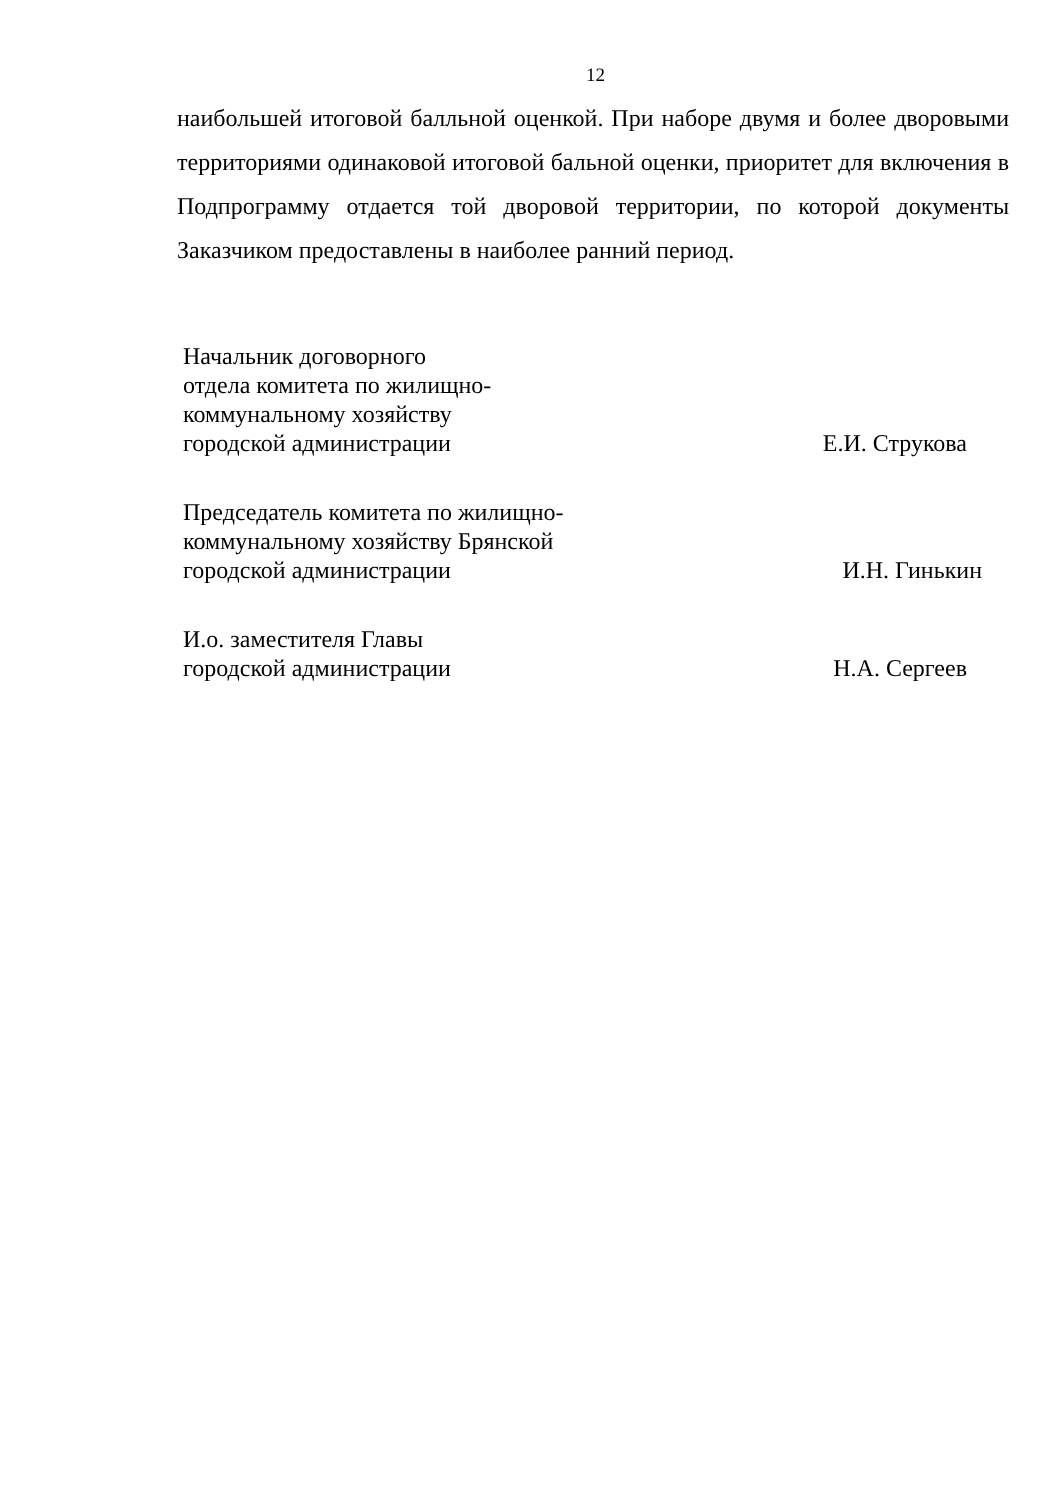12
наибольшей итоговой балльной оценкой. При наборе двумя и более дворовыми территориями одинаковой итоговой бальной оценки, приоритет для включения в Подпрограмму отдается той дворовой территории, по которой документы Заказчиком предоставлены в наиболее ранний период.
Начальник договорного
отдела комитета по жилищно-
коммунальному хозяйству
городской администрации
Е.И. Струкова
Председатель комитета по жилищно-
коммунальному хозяйству Брянской
городской администрации
И.Н. Гинькин
И.о. заместителя Главы
городской администрации
Н.А. Сергеев